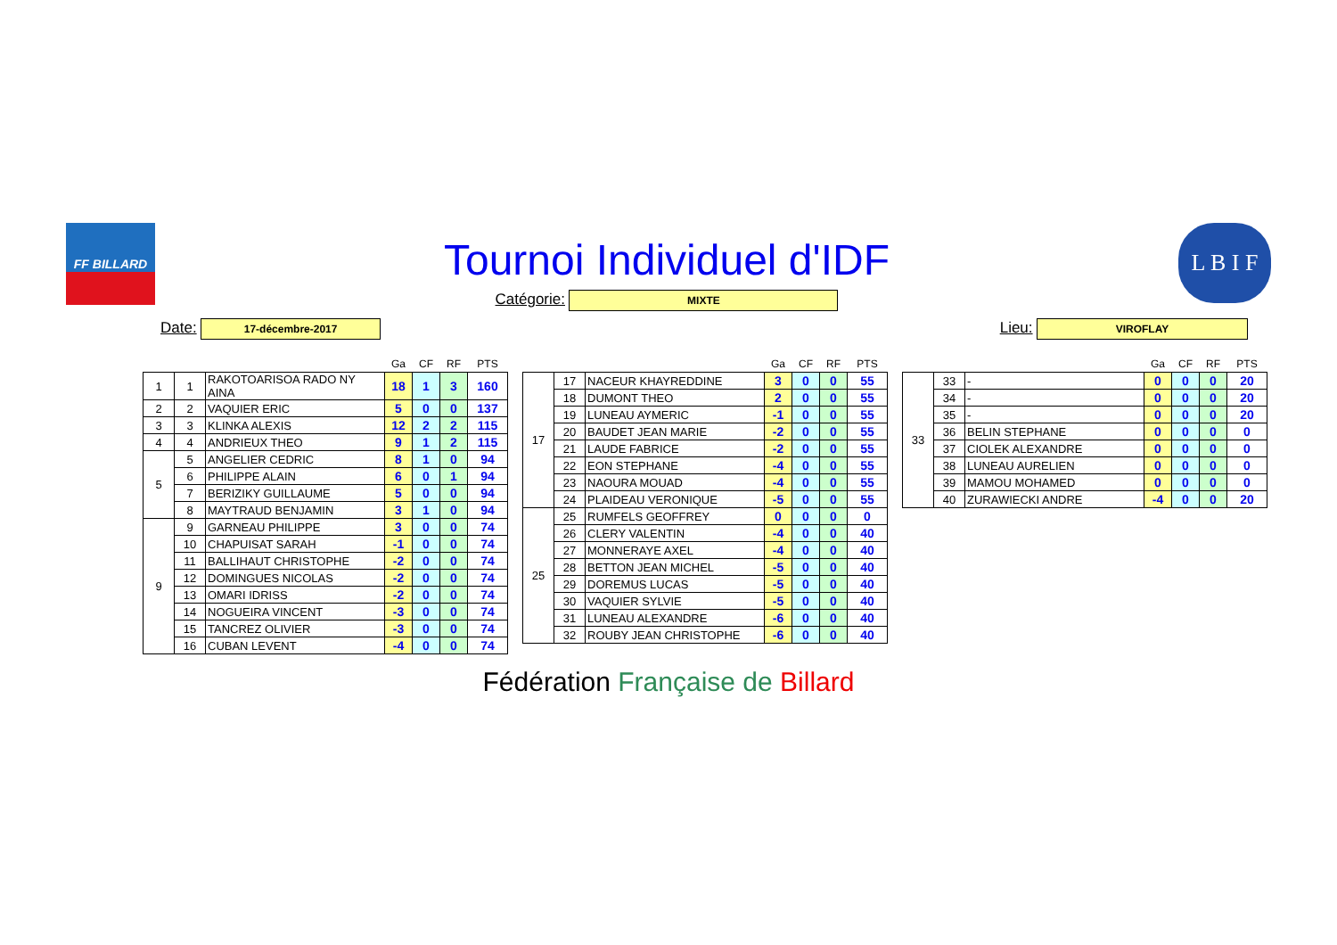FF BILLARD
Tournoi Individuel d'IDF
Catégorie: MIXTE
L B I F
Date: 17-décembre-2017
Lieu: VIROFLAY
| | | | Ga | CF | RF | PTS |
| --- | --- | --- | --- | --- | --- | --- |
| 1 | 1 | RAKOTOARISOA RADO NY AINA | 18 | 1 | 3 | 160 |
| 2 | 2 | VAQUIER ERIC | 5 | 0 | 0 | 137 |
| 3 | 3 | KLINKA ALEXIS | 12 | 2 | 2 | 115 |
| 4 | 4 | ANDRIEUX THEO | 9 | 1 | 2 | 115 |
| 5 | 5 | ANGELIER CEDRIC | 8 | 1 | 0 | 94 |
| | 6 | PHILIPPE ALAIN | 6 | 0 | 1 | 94 |
| | 7 | BERIZIKY GUILLAUME | 5 | 0 | 0 | 94 |
| | 8 | MAYTRAUD BENJAMIN | 3 | 1 | 0 | 94 |
| 9 | 9 | GARNEAU PHILIPPE | 3 | 0 | 0 | 74 |
| | 10 | CHAPUISAT SARAH | -1 | 0 | 0 | 74 |
| | 11 | BALLIHAUT CHRISTOPHE | -2 | 0 | 0 | 74 |
| | 12 | DOMINGUES NICOLAS | -2 | 0 | 0 | 74 |
| | 13 | OMARI IDRISS | -2 | 0 | 0 | 74 |
| | 14 | NOGUEIRA VINCENT | -3 | 0 | 0 | 74 |
| | 15 | TANCREZ OLIVIER | -3 | 0 | 0 | 74 |
| | 16 | CUBAN LEVENT | -4 | 0 | 0 | 74 |
| | | | Ga | CF | RF | PTS |
| --- | --- | --- | --- | --- | --- | --- |
| 17 | 17 | NACEUR KHAYREDDINE | 3 | 0 | 0 | 55 |
| | 18 | DUMONT THEO | 2 | 0 | 0 | 55 |
| | 19 | LUNEAU AYMERIC | -1 | 0 | 0 | 55 |
| | 20 | BAUDET JEAN MARIE | -2 | 0 | 0 | 55 |
| | 21 | LAUDE FABRICE | -2 | 0 | 0 | 55 |
| | 22 | EON STEPHANE | -4 | 0 | 0 | 55 |
| | 23 | NAOURA MOUAD | -4 | 0 | 0 | 55 |
| | 24 | PLAIDEAU VERONIQUE | -5 | 0 | 0 | 55 |
| 25 | 25 | RUMFELS GEOFFREY | 0 | 0 | 0 | 0 |
| | 26 | CLERY VALENTIN | -4 | 0 | 0 | 40 |
| | 27 | MONNERAYE AXEL | -4 | 0 | 0 | 40 |
| | 28 | BETTON JEAN MICHEL | -5 | 0 | 0 | 40 |
| | 29 | DOREMUS LUCAS | -5 | 0 | 0 | 40 |
| | 30 | VAQUIER SYLVIE | -5 | 0 | 0 | 40 |
| | 31 | LUNEAU ALEXANDRE | -6 | 0 | 0 | 40 |
| | 32 | ROUBY JEAN CHRISTOPHE | -6 | 0 | 0 | 40 |
| | | | Ga | CF | RF | PTS |
| --- | --- | --- | --- | --- | --- | --- |
| 33 | 33 | - | 0 | 0 | 0 | 20 |
| | 34 | - | 0 | 0 | 0 | 20 |
| | 35 | - | 0 | 0 | 0 | 20 |
| | 36 | BELIN STEPHANE | 0 | 0 | 0 | 0 |
| | 37 | CIOLEK ALEXANDRE | 0 | 0 | 0 | 0 |
| | 38 | LUNEAU AURELIEN | 0 | 0 | 0 | 0 |
| | 39 | MAMOU MOHAMED | 0 | 0 | 0 | 0 |
| | 40 | ZURAWIECKI ANDRE | -4 | 0 | 0 | 20 |
Fédération Française de Billard